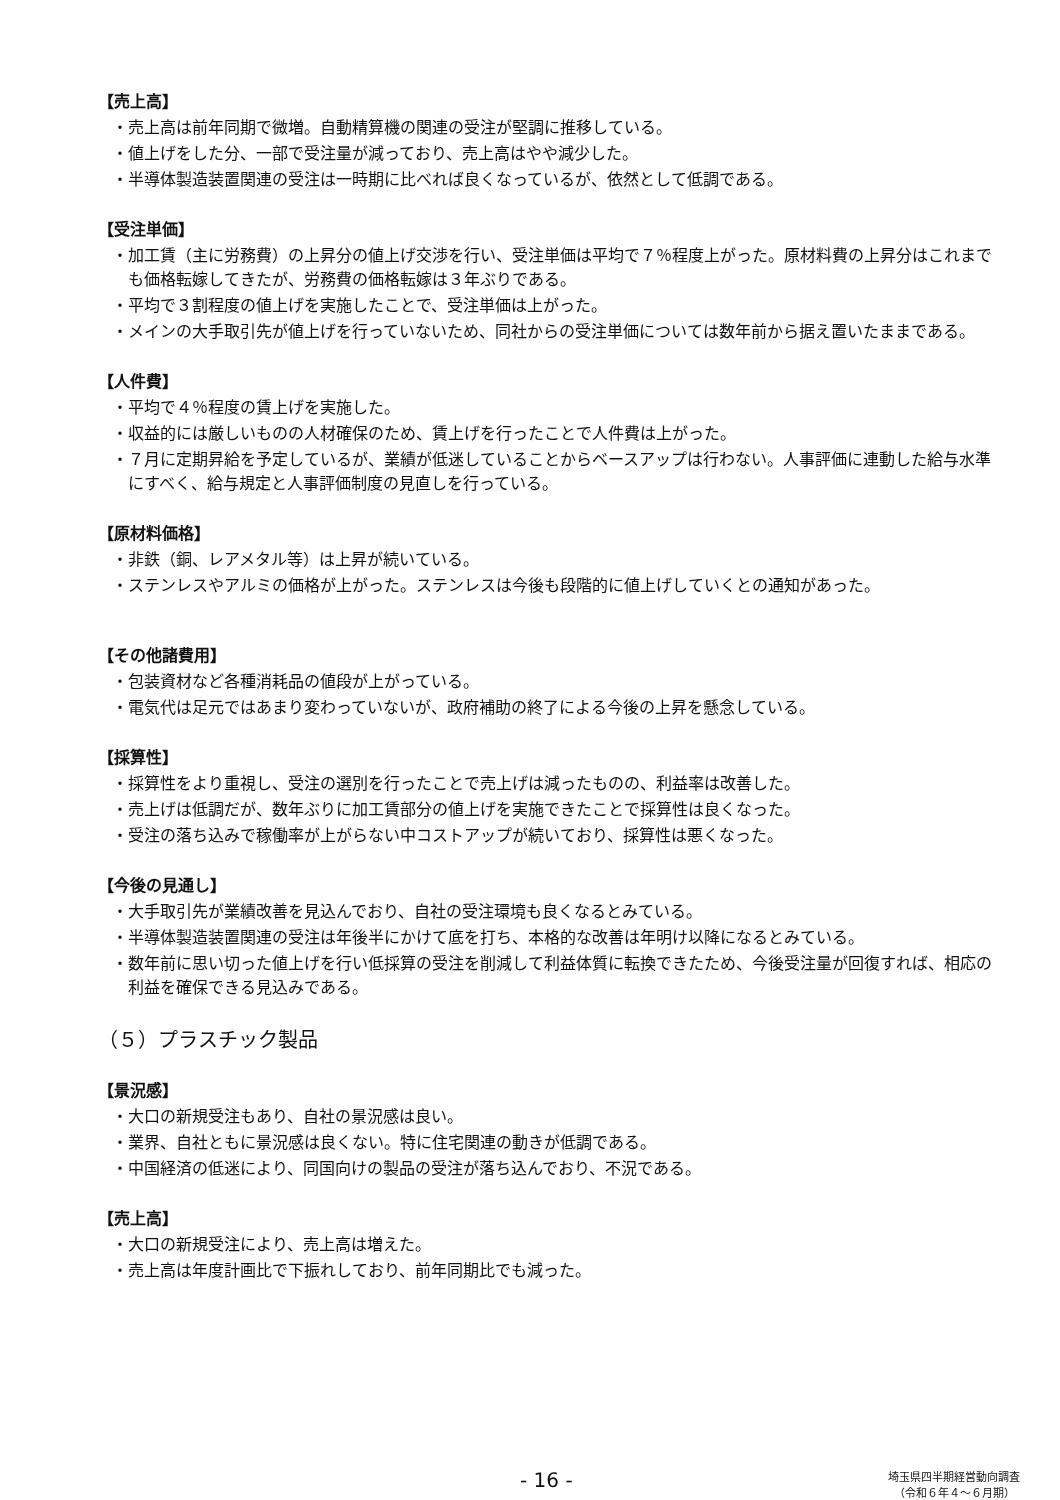【売上高】
・売上高は前年同期で微増。自動精算機の関連の受注が堅調に推移している。
・値上げをした分、一部で受注量が減っており、売上高はやや減少した。
・半導体製造装置関連の受注は一時期に比べれば良くなっているが、依然として低調である。
【受注単価】
・加工賃（主に労務費）の上昇分の値上げ交渉を行い、受注単価は平均で７％程度上がった。原材料費の上昇分はこれまでも価格転嫁してきたが、労務費の価格転嫁は３年ぶりである。
・平均で３割程度の値上げを実施したことで、受注単価は上がった。
・メインの大手取引先が値上げを行っていないため、同社からの受注単価については数年前から据え置いたままである。
【人件費】
・平均で４％程度の賃上げを実施した。
・収益的には厳しいものの人材確保のため、賃上げを行ったことで人件費は上がった。
・７月に定期昇給を予定しているが、業績が低迷していることからベースアップは行わない。人事評価に連動した給与水準にすべく、給与規定と人事評価制度の見直しを行っている。
【原材料価格】
・非鉄（銅、レアメタル等）は上昇が続いている。
・ステンレスやアルミの価格が上がった。ステンレスは今後も段階的に値上げしていくとの通知があった。
【その他諸費用】
・包装資材など各種消耗品の値段が上がっている。
・電気代は足元ではあまり変わっていないが、政府補助の終了による今後の上昇を懸念している。
【採算性】
・採算性をより重視し、受注の選別を行ったことで売上げは減ったものの、利益率は改善した。
・売上げは低調だが、数年ぶりに加工賃部分の値上げを実施できたことで採算性は良くなった。
・受注の落ち込みで稼働率が上がらない中コストアップが続いており、採算性は悪くなった。
【今後の見通し】
・大手取引先が業績改善を見込んでおり、自社の受注環境も良くなるとみている。
・半導体製造装置関連の受注は年後半にかけて底を打ち、本格的な改善は年明け以降になるとみている。
・数年前に思い切った値上げを行い低採算の受注を削減して利益体質に転換できたため、今後受注量が回復すれば、相応の利益を確保できる見込みである。
（５）プラスチック製品
【景況感】
・大口の新規受注もあり、自社の景況感は良い。
・業界、自社ともに景況感は良くない。特に住宅関連の動きが低調である。
・中国経済の低迷により、同国向けの製品の受注が落ち込んでおり、不況である。
【売上高】
・大口の新規受注により、売上高は増えた。
・売上高は年度計画比で下振れしており、前年同期比でも減った。
- 16 -
埼玉県四半期経営動向調査
（令和６年４～６月期）